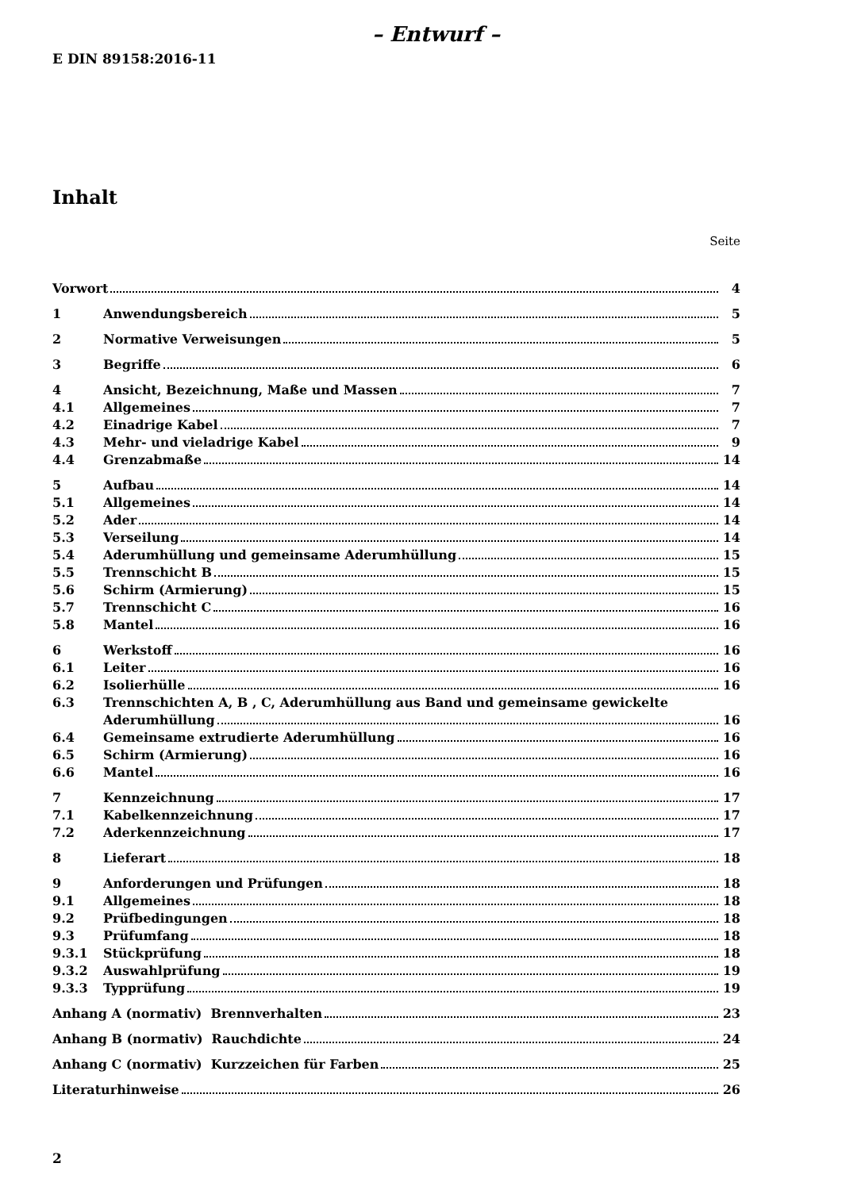– Entwurf –
E DIN 89158:2016-11
Inhalt
Seite
Vorwort 4
1 Anwendungsbereich 5
2 Normative Verweisungen 5
3 Begriffe 6
4 Ansicht, Bezeichnung, Maße und Massen 7
4.1 Allgemeines 7
4.2 Einadrige Kabel 7
4.3 Mehr- und vieladrige Kabel 9
4.4 Grenzabmaße 14
5 Aufbau 14
5.1 Allgemeines 14
5.2 Ader 14
5.3 Verseilung 14
5.4 Aderumhüllung und gemeinsame Aderumhüllung 15
5.5 Trennschicht B 15
5.6 Schirm (Armierung) 15
5.7 Trennschicht C 16
5.8 Mantel 16
6 Werkstoff 16
6.1 Leiter 16
6.2 Isolierhülle 16
6.3 Trennschichten A, B , C, Aderumhüllung aus Band und gemeinsame gewickelte
Aderumhüllung 16
6.4 Gemeinsame extrudierte Aderumhüllung 16
6.5 Schirm (Armierung) 16
6.6 Mantel 16
7 Kennzeichnung 17
7.1 Kabelkennzeichnung 17
7.2 Aderkennzeichnung 17
8 Lieferart 18
9 Anforderungen und Prüfungen 18
9.1 Allgemeines 18
9.2 Prüfbedingungen 18
9.3 Prüfumfang 18
9.3.1 Stückprüfung 18
9.3.2 Auswahlprüfung 19
9.3.3 Typprüfung 19
Anhang A (normativ) Brennverhalten 23
Anhang B (normativ) Rauchdichte 24
Anhang C (normativ) Kurzzeichen für Farben 25
Literaturhinweise 26
2